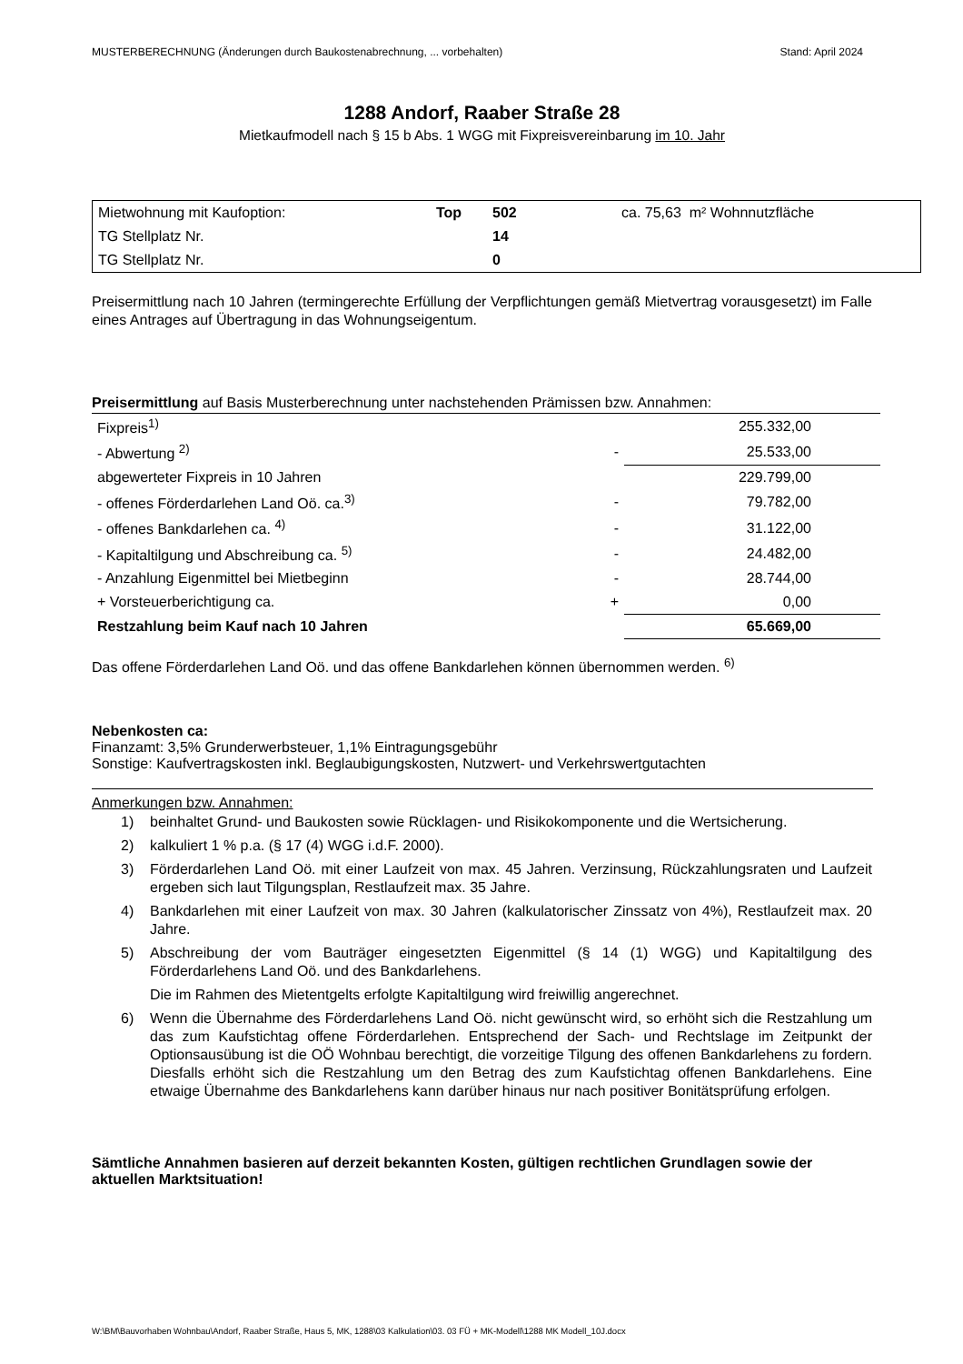MUSTERBERECHNUNG (Änderungen durch Baukostenabrechnung, ... vorbehalten) Stand: April 2024
1288 Andorf, Raaber Straße 28
Mietkaufmodell nach § 15 b Abs. 1 WGG mit Fixpreisvereinbarung im 10. Jahr
| Mietwohnung mit Kaufoption: | Top | 502 | ca. 75,63 m² Wohnnutzfläche |
| TG Stellplatz Nr. | | 14 | |
| TG Stellplatz Nr. | | 0 | |
Preisermittlung nach 10 Jahren (termingerechte Erfüllung der Verpflichtungen gemäß Mietvertrag vorausgesetzt) im Falle eines Antrages auf Übertragung in das Wohnungseigentum.
Preisermittlung auf Basis Musterberechnung unter nachstehenden Prämissen bzw. Annahmen:
| Fixpreis<sup>1)</sup> | | 255.332,00 |
| - Abwertung <sup>2)</sup> | - | 25.533,00 |
| abgewerteter Fixpreis in 10 Jahren | | 229.799,00 |
| - offenes Förderdarlehen Land Oö. ca.<sup>3)</sup> | - | 79.782,00 |
| - offenes Bankdarlehen ca. <sup>4)</sup> | - | 31.122,00 |
| - Kapitaltilgung und Abschreibung ca. <sup>5)</sup> | - | 24.482,00 |
| - Anzahlung Eigenmittel bei Mietbeginn | - | 28.744,00 |
| + Vorsteuerberichtigung ca. | + | 0,00 |
| Restzahlung beim Kauf nach 10 Jahren | | 65.669,00 |
Das offene Förderdarlehen Land Oö. und das offene Bankdarlehen können übernommen werden. <sup>6)</sup>
Nebenkosten ca:
Finanzamt: 3,5% Grunderwerbsteuer, 1,1% Eintragungsgebühr
Sonstige: Kaufvertragskosten inkl. Beglaubigungskosten, Nutzwert- und Verkehrswertgutachten
Anmerkungen bzw. Annahmen:
1) beinhaltet Grund- und Baukosten sowie Rücklagen- und Risikokomponente und die Wertsicherung.
2) kalkuliert 1 % p.a. (§ 17 (4) WGG i.d.F. 2000).
3) Förderdarlehen Land Oö. mit einer Laufzeit von max. 45 Jahren. Verzinsung, Rückzahlungsraten und Laufzeit ergeben sich laut Tilgungsplan, Restlaufzeit max. 35 Jahre.
4) Bankdarlehen mit einer Laufzeit von max. 30 Jahren (kalkulatorischer Zinssatz von 4%), Restlaufzeit max. 20 Jahre.
5) Abschreibung der vom Bauträger eingesetzten Eigenmittel (§ 14 (1) WGG) und Kapitaltilgung des Förderdarlehens Land Oö. und des Bankdarlehens.
Die im Rahmen des Mietentgelts erfolgte Kapitaltilgung wird freiwillig angerechnet.
6) Wenn die Übernahme des Förderdarlehens Land Oö. nicht gewünscht wird, so erhöht sich die Restzahlung um das zum Kaufstichtag offene Förderdarlehen. Entsprechend der Sach- und Rechtslage im Zeitpunkt der Optionsausübung ist die OÖ Wohnbau berechtigt, die vorzeitige Tilgung des offenen Bankdarlehens zu fordern. Diesfalls erhöht sich die Restzahlung um den Betrag des zum Kaufstichtag offenen Bankdarlehens. Eine etwaige Übernahme des Bankdarlehens kann darüber hinaus nur nach positiver Bonitätsprüfung erfolgen.
Sämtliche Annahmen basieren auf derzeit bekannten Kosten, gültigen rechtlichen Grundlagen sowie der aktuellen Marktsituation!
W:\BM\Bauvorhaben Wohnbau\Andorf, Raaber Straße, Haus 5, MK, 1288\03 Kalkulation\03. 03 FÜ + MK-Modell\1288 MK Modell_10J.docx